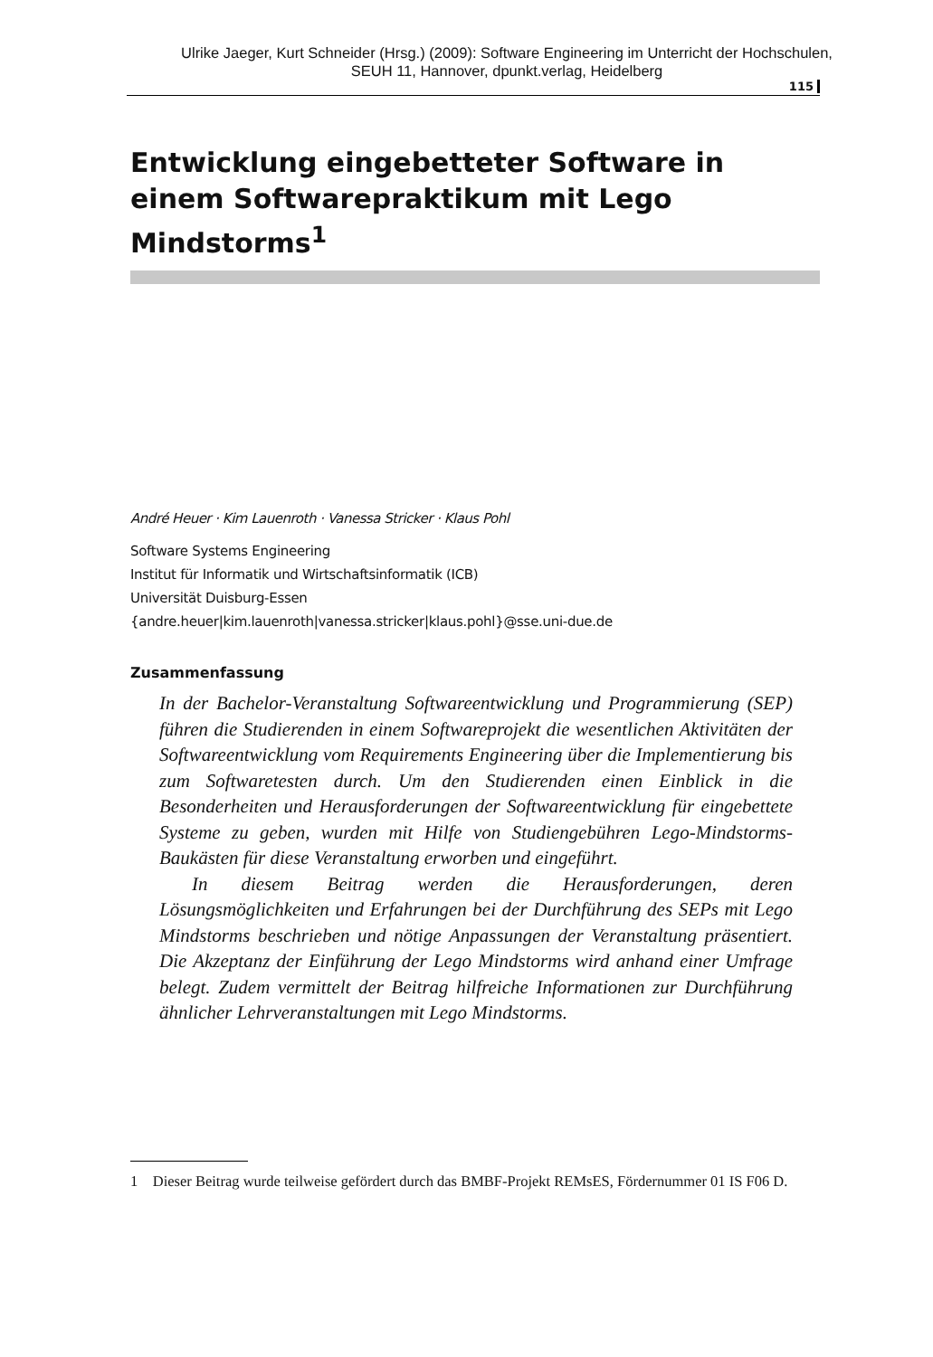Ulrike Jaeger, Kurt Schneider (Hrsg.) (2009): Software Engineering im Unterricht der Hochschulen,
SEUH 11, Hannover, dpunkt.verlag, Heidelberg
115
Entwicklung eingebetteter Software in einem Softwarepraktikum mit Lego Mindstorms<sup>1</sup>
André Heuer · Kim Lauenroth · Vanessa Stricker · Klaus Pohl
Software Systems Engineering
Institut für Informatik und Wirtschaftsinformatik (ICB)
Universität Duisburg-Essen
{andre.heuer|kim.lauenroth|vanessa.stricker|klaus.pohl}@sse.uni-due.de
Zusammenfassung
In der Bachelor-Veranstaltung Softwareentwicklung und Programmierung (SEP) führen die Studierenden in einem Softwareprojekt die wesentlichen Aktivitäten der Softwareentwicklung vom Requirements Engineering über die Implementierung bis zum Softwaretesten durch. Um den Studierenden einen Einblick in die Besonderheiten und Herausforderungen der Softwareentwicklung für eingebettete Systeme zu geben, wurden mit Hilfe von Studiengebühren Lego-Mindstorms-Baukästen für diese Veranstaltung erworben und eingeführt.
In diesem Beitrag werden die Herausforderungen, deren Lösungsmöglichkeiten und Erfahrungen bei der Durchführung des SEPs mit Lego Mindstorms beschrieben und nötige Anpassungen der Veranstaltung präsentiert. Die Akzeptanz der Einführung der Lego Mindstorms wird anhand einer Umfrage belegt. Zudem vermittelt der Beitrag hilfreiche Informationen zur Durchführung ähnlicher Lehrveranstaltungen mit Lego Mindstorms.
1 Dieser Beitrag wurde teilweise gefördert durch das BMBF-Projekt REMsES, Fördernummer 01 IS F06 D.